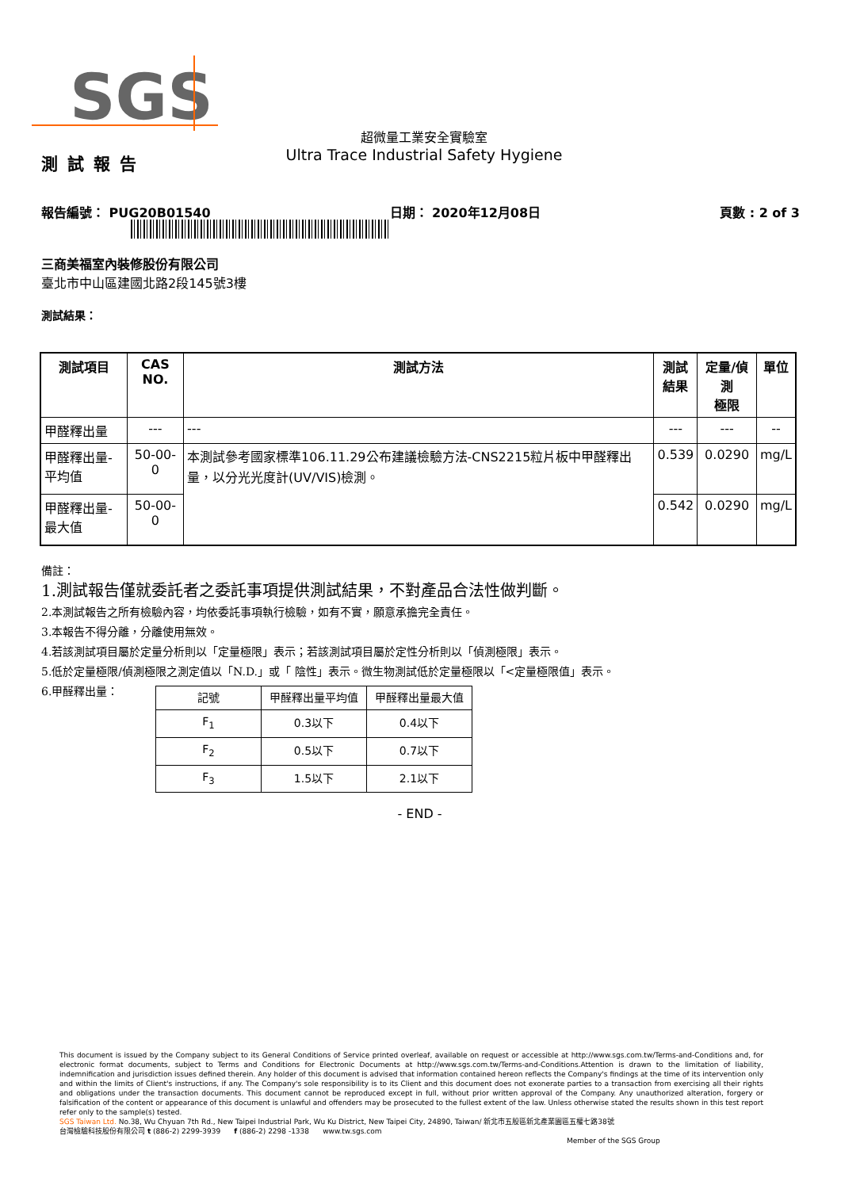SGS
測試報告
超微量工業安全實驗室
Ultra Trace Industrial Safety Hygiene
報告編號： PUG20B01540 日期： 2020年12月08日 頁數 : 2 of 3
三商美福室內裝修股份有限公司
臺北市中山區建國北路2段145號3樓
測試結果：
| 測試項目 | CAS NO. | 測試方法 | 測試 結果 | 定量/偵測 極限 | 單位 |
| --- | --- | --- | --- | --- | --- |
| 甲醛釋出量 | --- | --- | --- | --- | -- |
| 甲醛釋出量-平均值 | 50-00-0 | 本測試參考國家標準106.11.29公布建議檢驗方法-CNS2215粒片板中甲醛釋出量，以分光光度計(UV/VIS)檢測。 | 0.539 | 0.0290 | mg/L |
| 甲醛釋出量-最大值 | 50-00-0 | | 0.542 | 0.0290 | mg/L |
備註：
1.測試報告僅就委託者之委託事項提供測試結果，不對產品合法性做判斷。
2.本測試報告之所有檢驗內容，均依委託事項執行檢驗，如有不實，願意承擔完全責任。
3.本報告不得分離，分離使用無效。
4.若該測試項目屬於定量分析則以「定量極限」表示；若該測試項目屬於定性分析則以「偵測極限」表示。
5.低於定量極限/偵測極限之測定值以「N.D.」或「 陰性」表示。微生物測試低於定量極限以「<定量極限值」表示。
6.甲醛釋出量：
| 記號 | 甲醛釋出量平均值 | 甲醛釋出量最大值 |
| F<sub>1</sub> | 0.3以下 | 0.4以下 |
| F<sub>2</sub> | 0.5以下 | 0.7以下 |
| F<sub>3</sub> | 1.5以下 | 2.1以下 |
- END -
This document is issued by the Company subject to its General Conditions of Service printed overleaf, available on request or accessible at http://www.sgs.com.tw/Terms-and-Conditions and, for electronic format documents, subject to Terms and Conditions for Electronic Documents at http://www.sgs.com.tw/Terms-and-Conditions.Attention is drawn to the limitation of liability, indemnification and jurisdiction issues defined therein. Any holder of this document is advised that information contained hereon reflects the Company's findings at the time of its intervention only and within the limits of Client's instructions, if any. The Company's sole responsibility is to its Client and this document does not exonerate parties to a transaction from exercising all their rights and obligations under the transaction documents. This document cannot be reproduced except in full, without prior written approval of the Company. Any unauthorized alteration, forgery or falsification of the content or appearance of this document is unlawful and offenders may be prosecuted to the fullest extent of the law. Unless otherwise stated the results shown in this test report refer only to the sample(s) tested.
SGS Taiwan Ltd. No.38, Wu Chyuan 7th Rd., New Taipei Industrial Park, Wu Ku District, New Taipei City, 24890, Taiwan/ 新北市五股區新北產業園區五權七路38號
台灣檢驗科技股份有限公司 t (886-2) 2299-3939 f (886-2) 2298 -1338 www.tw.sgs.com
Member of the SGS Group